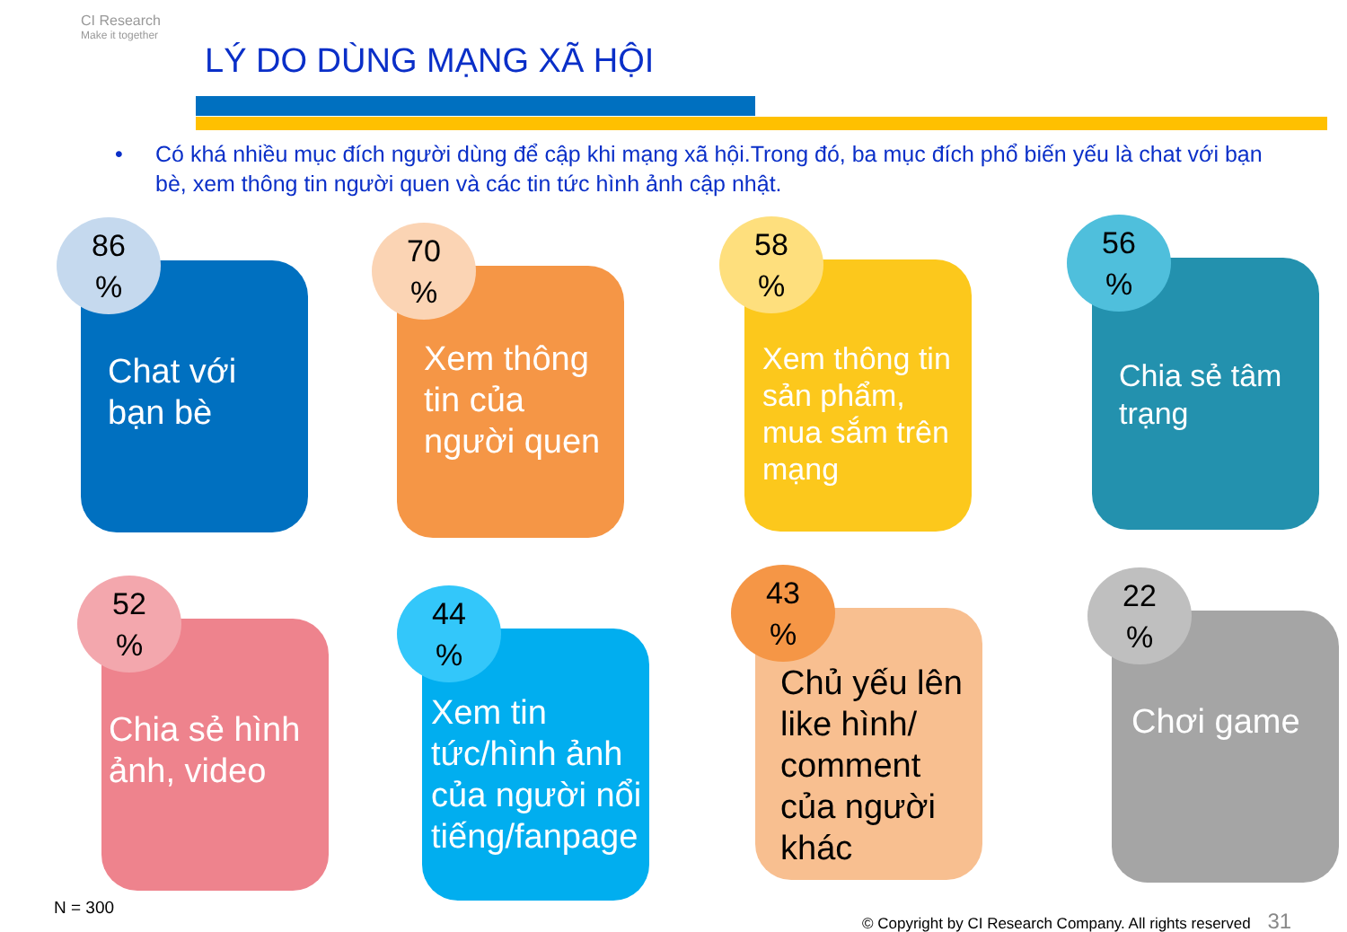CI Research
Make it together
LÝ DO DÙNG MẠNG XÃ HỘI
• Có khá nhiều mục đích người dùng để cập khi mạng xã hội.Trong đó, ba mục đích phổ biến yếu là chat với bạn bè, xem thông tin người quen và các tin tức hình ảnh cập nhật.
Chat với bạn bè
86
%
Xem thông tin của người quen
70
%
Xem thông tin sản phẩm, mua sắm trên mạng
58
%
Chia sẻ tâm trạng
56
%
Chia sẻ hình ảnh, video
52
%
Xem tin tức/hình ảnh của người nổi tiếng/fanpage
44
%
Chủ yếu lên like hình/ comment của người khác
43
%
Chơi game
22
%
N = 300
© Copyright by CI Research Company. All rights reserved 31